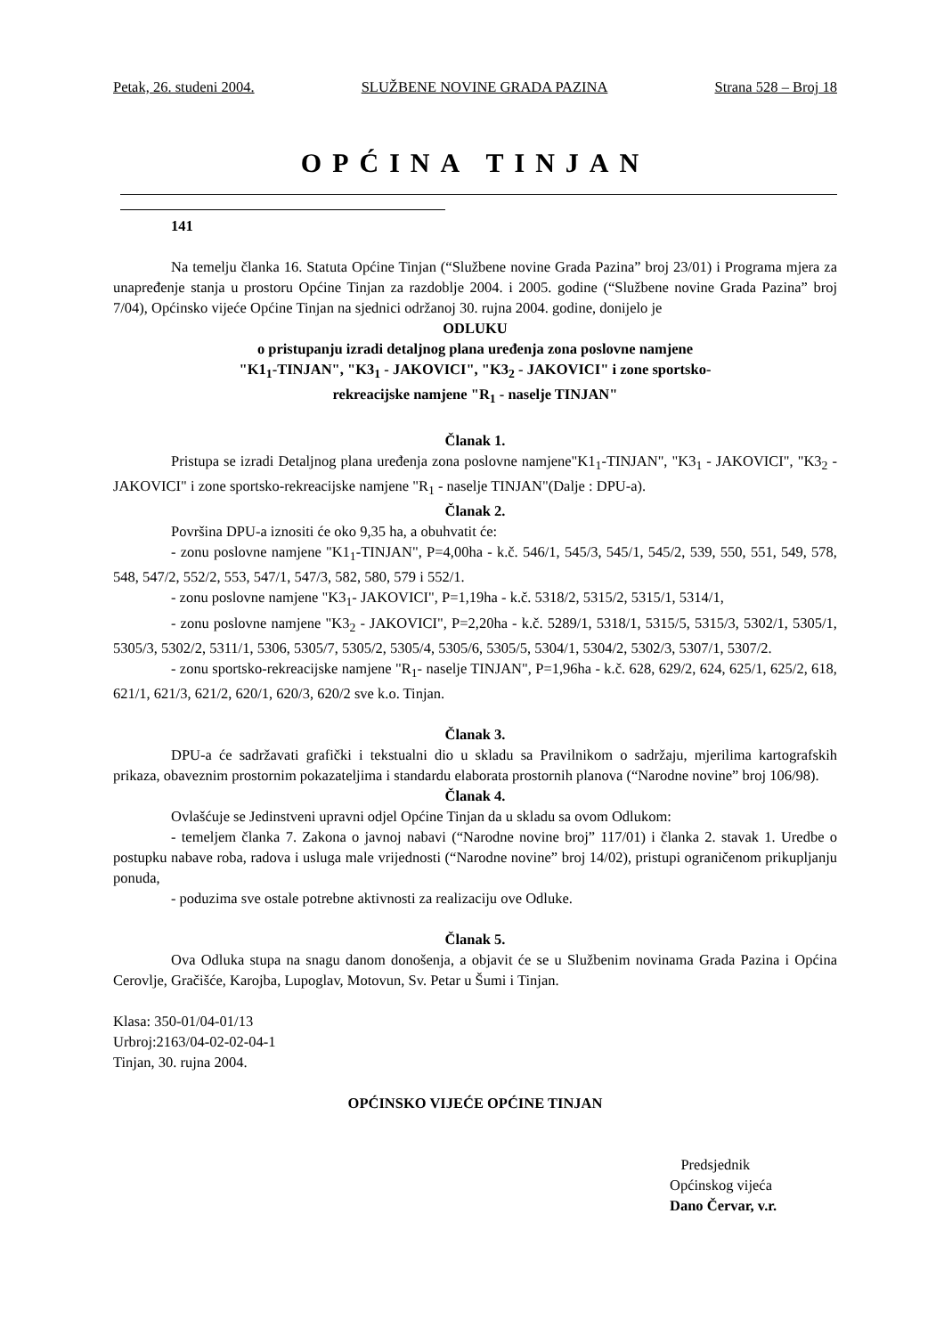Petak, 26. studeni 2004. SLUŽBENE NOVINE GRADA PAZINA Strana 528 – Broj 18
OPĆINA TINJAN
141
Na temelju članka 16. Statuta Općine Tinjan (“Službene novine Grada Pazina” broj 23/01) i Programa mjera za unapređenje stanja u prostoru Općine Tinjan za razdoblje 2004. i 2005. godine (“Službene novine Grada Pazina” broj 7/04), Općinsko vijeće Općine Tinjan na sjednici održanoj 30. rujna 2004. godine, donijelo je
ODLUKU
o pristupanju izradi detaljnog plana uređenja zona poslovne namjene
"K1<sub>1</sub>-TINJAN", "K3<sub>1</sub> - JAKOVICI", "K3<sub>2</sub> - JAKOVICI" i zone sportsko-
rekreacijske namjene "R<sub>1</sub> - naselje TINJAN"
Članak 1.
Pristupa se izradi Detaljnog plana uređenja zona poslovne namjene"K1<sub>1</sub>-TINJAN", "K3<sub>1</sub> - JAKOVICI", "K3<sub>2</sub> - JAKOVICI" i zone sportsko-rekreacijske namjene "R<sub>1</sub> - naselje TINJAN"(Dalje : DPU-a).
Članak 2.
Površina DPU-a iznositi će oko 9,35 ha, a obuhvatit će:
- zonu poslovne namjene "K1<sub>1</sub>-TINJAN", P=4,00ha - k.č. 546/1, 545/3, 545/1, 545/2, 539, 550, 551, 549, 578, 548, 547/2, 552/2, 553, 547/1, 547/3, 582, 580, 579 i 552/1.
- zonu poslovne namjene "K3<sub>1</sub>- JAKOVICI", P=1,19ha - k.č. 5318/2, 5315/2, 5315/1, 5314/1,
- zonu poslovne namjene "K3<sub>2</sub> - JAKOVICI", P=2,20ha - k.č. 5289/1, 5318/1, 5315/5, 5315/3, 5302/1, 5305/1, 5305/3, 5302/2, 5311/1, 5306, 5305/7, 5305/2, 5305/4, 5305/6, 5305/5, 5304/1, 5304/2, 5302/3, 5307/1, 5307/2.
- zonu sportsko-rekreacijske namjene "R<sub>1</sub>- naselje TINJAN", P=1,96ha - k.č. 628, 629/2, 624, 625/1, 625/2, 618, 621/1, 621/3, 621/2, 620/1, 620/3, 620/2 sve k.o. Tinjan.
Članak 3.
DPU-a će sadržavati grafički i tekstualni dio u skladu sa Pravilnikom o sadržaju, mjerilima kartografskih prikaza, obaveznim prostornim pokazateljima i standardu elaborata prostornih planova (“Narodne novine” broj 106/98).
Članak 4.
Ovlašćuje se Jedinstveni upravni odjel Općine Tinjan da u skladu sa ovom Odlukom:
- temeljem članka 7. Zakona o javnoj nabavi (“Narodne novine broj” 117/01) i članka 2. stavak 1. Uredbe o postupku nabave roba, radova i usluga male vrijednosti (“Narodne novine” broj 14/02), pristupi ograničenom prikupljanju ponuda,
- poduzima sve ostale potrebne aktivnosti za realizaciju ove Odluke.
Članak 5.
Ova Odluka stupa na snagu danom donošenja, a objavit će se u Službenim novinama Grada Pazina i Općina Cerovlje, Gračišće, Karojba, Lupoglav, Motovun, Sv. Petar u Šumi i Tinjan.
Klasa: 350-01/04-01/13
Urbroj:2163/04-02-02-04-1
Tinjan, 30. rujna 2004.
OPĆINSKO VIJEĆE OPĆINE TINJAN
Predsjednik
Općinskog vijeća
Dano Červar, v.r.